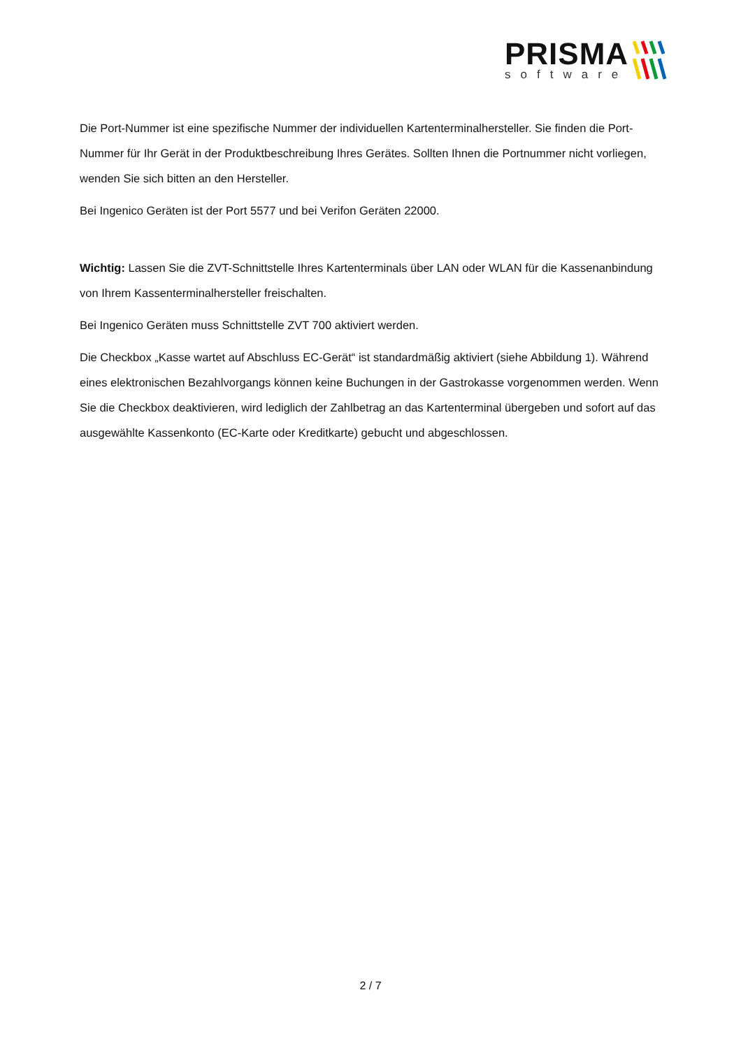PRISMA
software
Die Port-Nummer ist eine spezifische Nummer der individuellen Kartenterminalhersteller. Sie finden die Port-Nummer für Ihr Gerät in der Produktbeschreibung Ihres Gerätes. Sollten Ihnen die Portnummer nicht vorliegen, wenden Sie sich bitten an den Hersteller.
Bei Ingenico Geräten ist der Port 5577 und bei Verifon Geräten 22000.
Wichtig: Lassen Sie die ZVT-Schnittstelle Ihres Kartenterminals über LAN oder WLAN für die Kassenanbindung von Ihrem Kassenterminalhersteller freischalten.
Bei Ingenico Geräten muss Schnittstelle ZVT 700 aktiviert werden.
Die Checkbox „Kasse wartet auf Abschluss EC-Gerät“ ist standardmäßig aktiviert (siehe Abbildung 1). Während eines elektronischen Bezahlvorgangs können keine Buchungen in der Gastrokasse vorgenommen werden. Wenn Sie die Checkbox deaktivieren, wird lediglich der Zahlbetrag an das Kartenterminal übergeben und sofort auf das ausgewählte Kassenkonto (EC-Karte oder Kreditkarte) gebucht und abgeschlossen.
2 / 7